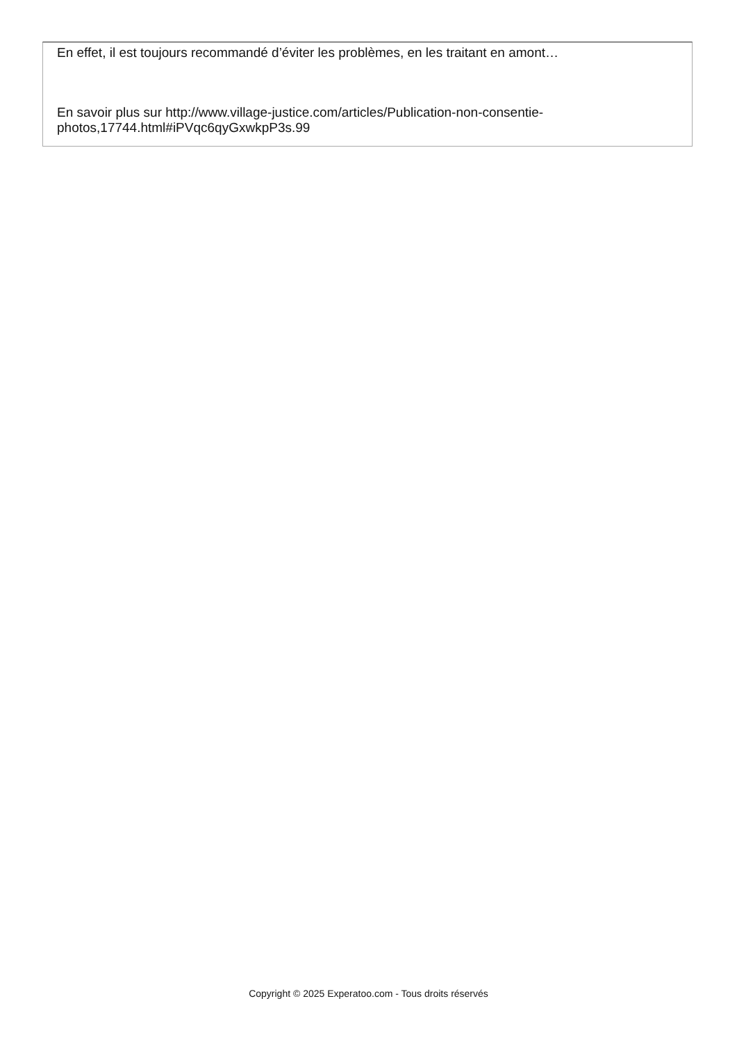En effet, il est toujours recommandé d’éviter les problèmes, en les traitant en amont…
En savoir plus sur http://www.village-justice.com/articles/Publication-non-consentie-photos,17744.html#iPVqc6qyGxwkpP3s.99
Copyright © 2025 Experatoo.com - Tous droits réservés